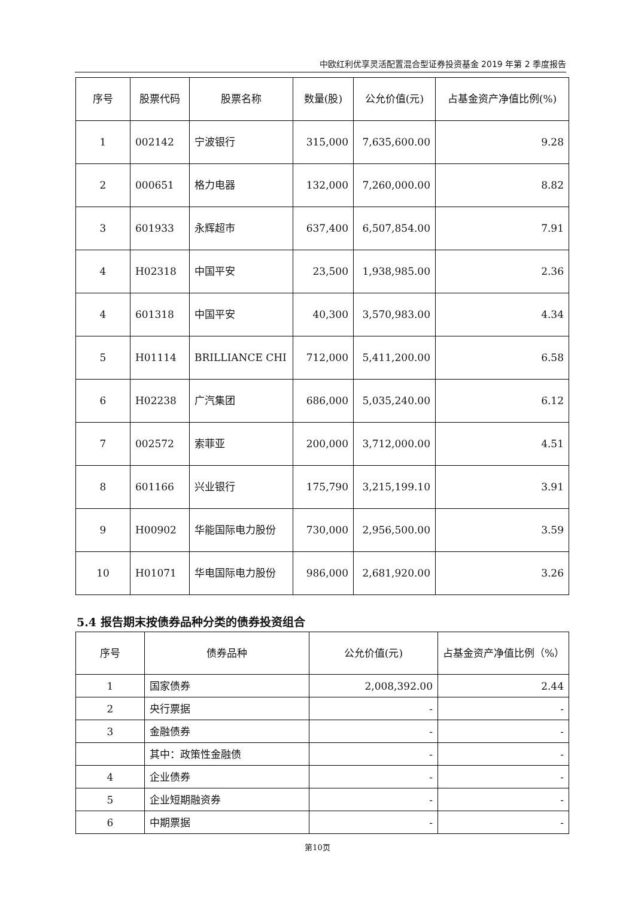中欧红利优享灵活配置混合型证券投资基金 2019 年第 2 季度报告
| 序号 | 股票代码 | 股票名称 | 数量(股) | 公允价值(元) | 占基金资产净值比例(%) |
| --- | --- | --- | --- | --- | --- |
| 1 | 002142 | 宁波银行 | 315,000 | 7,635,600.00 | 9.28 |
| 2 | 000651 | 格力电器 | 132,000 | 7,260,000.00 | 8.82 |
| 3 | 601933 | 永辉超市 | 637,400 | 6,507,854.00 | 7.91 |
| 4 | H02318 | 中国平安 | 23,500 | 1,938,985.00 | 2.36 |
| 4 | 601318 | 中国平安 | 40,300 | 3,570,983.00 | 4.34 |
| 5 | H01114 | BRILLIANCE CHI | 712,000 | 5,411,200.00 | 6.58 |
| 6 | H02238 | 广汽集团 | 686,000 | 5,035,240.00 | 6.12 |
| 7 | 002572 | 索菲亚 | 200,000 | 3,712,000.00 | 4.51 |
| 8 | 601166 | 兴业银行 | 175,790 | 3,215,199.10 | 3.91 |
| 9 | H00902 | 华能国际电力股份 | 730,000 | 2,956,500.00 | 3.59 |
| 10 | H01071 | 华电国际电力股份 | 986,000 | 2,681,920.00 | 3.26 |
5.4 报告期末按债券品种分类的债券投资组合
| 序号 | 债券品种 | 公允价值(元) | 占基金资产净值比例（%） |
| --- | --- | --- | --- |
| 1 | 国家债券 | 2,008,392.00 | 2.44 |
| 2 | 央行票据 | - | - |
| 3 | 金融债券 | - | - |
| | 其中：政策性金融债 | - | - |
| 4 | 企业债券 | - | - |
| 5 | 企业短期融资券 | - | - |
| 6 | 中期票据 | - | - |
第10页